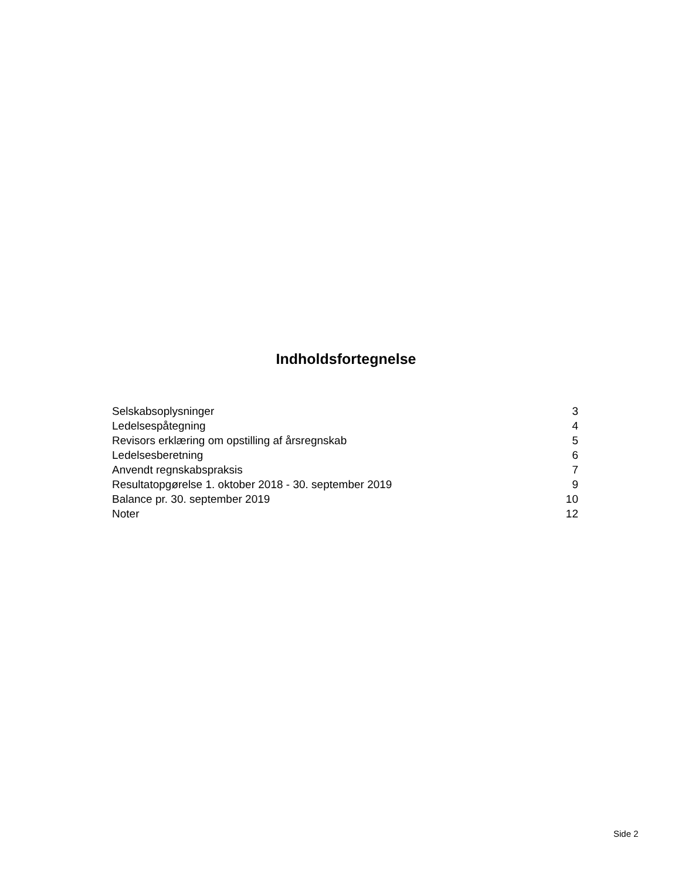Indholdsfortegnelse
Selskabsoplysninger 3
Ledelsespåtegning 4
Revisors erklæring om opstilling af årsregnskab 5
Ledelsesberetning 6
Anvendt regnskabspraksis 7
Resultatopgørelse 1. oktober 2018 - 30. september 2019 9
Balance pr. 30. september 2019 10
Noter 12
Side 2